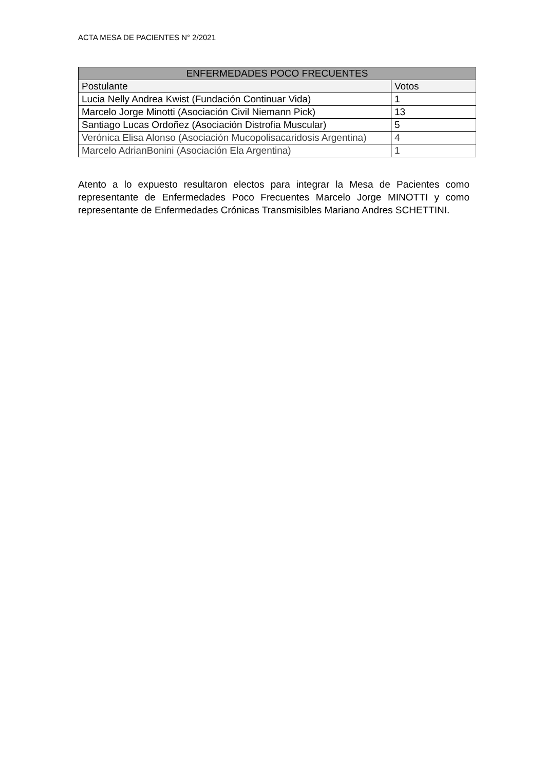ACTA MESA DE PACIENTES N° 2/2021
| ENFERMEDADES POCO FRECUENTES | |
| --- | --- |
| Postulante | Votos |
| Lucia Nelly Andrea Kwist (Fundación Continuar Vida) | 1 |
| Marcelo Jorge Minotti (Asociación Civil Niemann Pick) | 13 |
| Santiago Lucas Ordoñez (Asociación Distrofia Muscular) | 5 |
| Verónica Elisa Alonso (Asociación Mucopolisacaridosis Argentina) | 4 |
| Marcelo AdrianBonini (Asociación Ela Argentina) | 1 |
Atento a lo expuesto resultaron electos para integrar la Mesa de Pacientes como representante de Enfermedades Poco Frecuentes Marcelo Jorge MINOTTI y como representante de Enfermedades Crónicas Transmisibles Mariano Andres SCHETTINI.